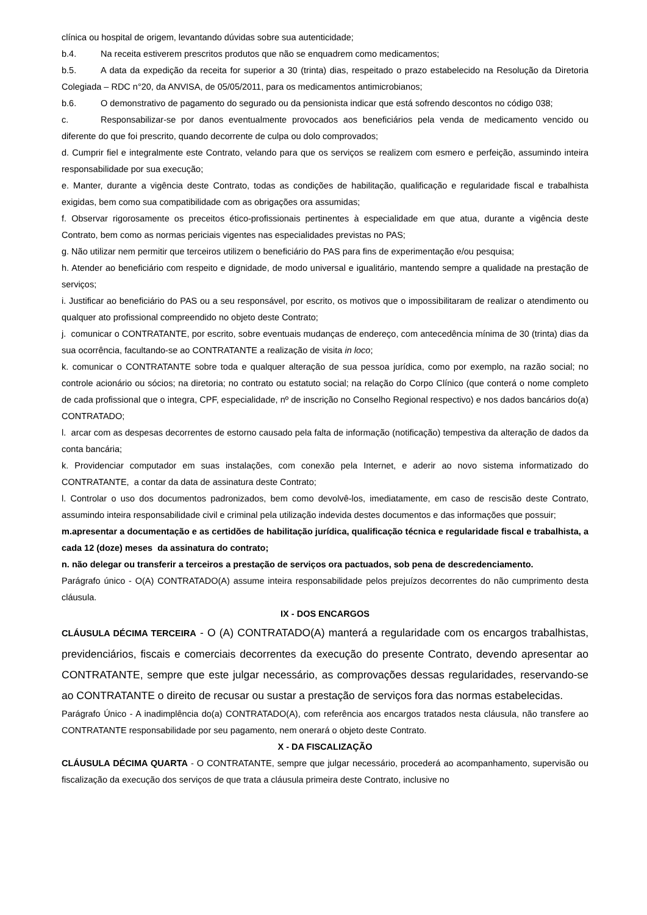clínica ou hospital de origem, levantando dúvidas sobre sua autenticidade;
b.4. Na receita estiverem prescritos produtos que não se enquadrem como medicamentos;
b.5. A data da expedição da receita for superior a 30 (trinta) dias, respeitado o prazo estabelecido na Resolução da Diretoria Colegiada – RDC n°20, da ANVISA, de 05/05/2011, para os medicamentos antimicrobianos;
b.6. O demonstrativo de pagamento do segurado ou da pensionista indicar que está sofrendo descontos no código 038;
c. Responsabilizar-se por danos eventualmente provocados aos beneficiários pela venda de medicamento vencido ou diferente do que foi prescrito, quando decorrente de culpa ou dolo comprovados;
d. Cumprir fiel e integralmente este Contrato, velando para que os serviços se realizem com esmero e perfeição, assumindo inteira responsabilidade por sua execução;
e. Manter, durante a vigência deste Contrato, todas as condições de habilitação, qualificação e regularidade fiscal e trabalhista exigidas, bem como sua compatibilidade com as obrigações ora assumidas;
f. Observar rigorosamente os preceitos ético-profissionais pertinentes à especialidade em que atua, durante a vigência deste Contrato, bem como as normas periciais vigentes nas especialidades previstas no PAS;
g. Não utilizar nem permitir que terceiros utilizem o beneficiário do PAS para fins de experimentação e/ou pesquisa;
h. Atender ao beneficiário com respeito e dignidade, de modo universal e igualitário, mantendo sempre a qualidade na prestação de serviços;
i. Justificar ao beneficiário do PAS ou a seu responsável, por escrito, os motivos que o impossibilitaram de realizar o atendimento ou qualquer ato profissional compreendido no objeto deste Contrato;
j. comunicar o CONTRATANTE, por escrito, sobre eventuais mudanças de endereço, com antecedência mínima de 30 (trinta) dias da sua ocorrência, facultando-se ao CONTRATANTE a realização de visita in loco;
k. comunicar o CONTRATANTE sobre toda e qualquer alteração de sua pessoa jurídica, como por exemplo, na razão social; no controle acionário ou sócios; na diretoria; no contrato ou estatuto social; na relação do Corpo Clínico (que conterá o nome completo de cada profissional que o integra, CPF, especialidade, nº de inscrição no Conselho Regional respectivo) e nos dados bancários do(a) CONTRATADO;
l. arcar com as despesas decorrentes de estorno causado pela falta de informação (notificação) tempestiva da alteração de dados da conta bancária;
k. Providenciar computador em suas instalações, com conexão pela Internet, e aderir ao novo sistema informatizado do CONTRATANTE, a contar da data de assinatura deste Contrato;
l. Controlar o uso dos documentos padronizados, bem como devolvê-los, imediatamente, em caso de rescisão deste Contrato, assumindo inteira responsabilidade civil e criminal pela utilização indevida destes documentos e das informações que possuir;
m.apresentar a documentação e as certidões de habilitação jurídica, qualificação técnica e regularidade fiscal e trabalhista, a cada 12 (doze) meses da assinatura do contrato;
n. não delegar ou transferir a terceiros a prestação de serviços ora pactuados, sob pena de descredenciamento.
Parágrafo único - O(A) CONTRATADO(A) assume inteira responsabilidade pelos prejuízos decorrentes do não cumprimento desta cláusula.
IX - DOS ENCARGOS
CLÁUSULA DÉCIMA TERCEIRA - O (A) CONTRATADO(A) manterá a regularidade com os encargos trabalhistas, previdenciários, fiscais e comerciais decorrentes da execução do presente Contrato, devendo apresentar ao CONTRATANTE, sempre que este julgar necessário, as comprovações dessas regularidades, reservando-se ao CONTRATANTE o direito de recusar ou sustar a prestação de serviços fora das normas estabelecidas.
Parágrafo Único - A inadimplência do(a) CONTRATADO(A), com referência aos encargos tratados nesta cláusula, não transfere ao CONTRATANTE responsabilidade por seu pagamento, nem onerará o objeto deste Contrato.
X - DA FISCALIZAÇÃO
CLÁUSULA DÉCIMA QUARTA - O CONTRATANTE, sempre que julgar necessário, procederá ao acompanhamento, supervisão ou fiscalização da execução dos serviços de que trata a cláusula primeira deste Contrato, inclusive no